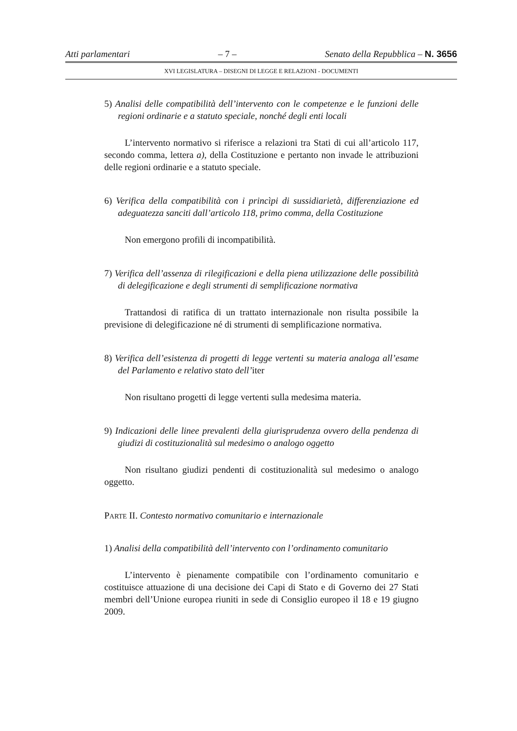Atti parlamentari – 7 – Senato della Repubblica – N. 3656
XVI LEGISLATURA – DISEGNI DI LEGGE E RELAZIONI - DOCUMENTI
5) Analisi delle compatibilità dell’intervento con le competenze e le funzioni delle regioni ordinarie e a statuto speciale, nonché degli enti locali
L’intervento normativo si riferisce a relazioni tra Stati di cui all’articolo 117, secondo comma, lettera a), della Costituzione e pertanto non invade le attribuzioni delle regioni ordinarie e a statuto speciale.
6) Verifica della compatibilità con i princìpi di sussidiarietà, differenziazione ed adeguatezza sanciti dall’articolo 118, primo comma, della Costituzione
Non emergono profili di incompatibilità.
7) Verifica dell’assenza di rilegificazioni e della piena utilizzazione delle possibilità di delegificazione e degli strumenti di semplificazione normativa
Trattandosi di ratifica di un trattato internazionale non risulta possibile la previsione di delegificazione né di strumenti di semplificazione normativa.
8) Verifica dell’esistenza di progetti di legge vertenti su materia analoga all’esame del Parlamento e relativo stato dell’iter
Non risultano progetti di legge vertenti sulla medesima materia.
9) Indicazioni delle linee prevalenti della giurisprudenza ovvero della pendenza di giudizi di costituzionalità sul medesimo o analogo oggetto
Non risultano giudizi pendenti di costituzionalità sul medesimo o analogo oggetto.
PARTE II. Contesto normativo comunitario e internazionale
1) Analisi della compatibilità dell’intervento con l’ordinamento comunitario
L’intervento è pienamente compatibile con l’ordinamento comunitario e costituisce attuazione di una decisione dei Capi di Stato e di Governo dei 27 Stati membri dell’Unione europea riuniti in sede di Consiglio europeo il 18 e 19 giugno 2009.